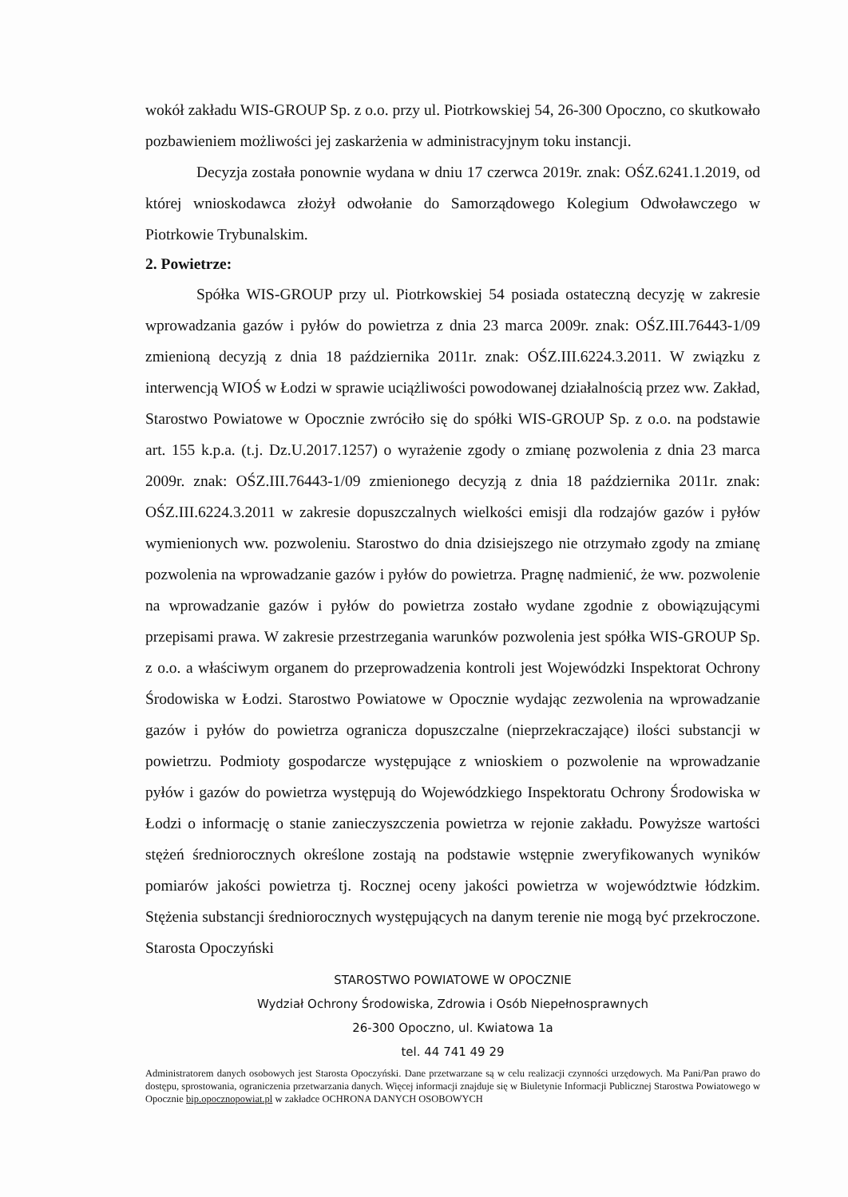wokół zakładu WIS-GROUP Sp. z o.o. przy ul. Piotrkowskiej 54, 26-300 Opoczno, co skutkowało pozbawieniem możliwości jej zaskarżenia w administracyjnym toku instancji.
Decyzja została ponownie wydana w dniu 17 czerwca 2019r. znak: OŚZ.6241.1.2019, od której wnioskodawca złożył odwołanie do Samorządowego Kolegium Odwoławczego w Piotrkowie Trybunalskim.
2. Powietrze:
Spółka WIS-GROUP przy ul. Piotrkowskiej 54 posiada ostateczną decyzję w zakresie wprowadzania gazów i pyłów do powietrza z dnia 23 marca 2009r. znak: OŚZ.III.76443-1/09 zmienioną decyzją z dnia 18 października 2011r. znak: OŚZ.III.6224.3.2011. W związku z interwencją WIOŚ w Łodzi w sprawie uciążliwości powodowanej działalnością przez ww. Zakład, Starostwo Powiatowe w Opocznie zwróciło się do spółki WIS-GROUP Sp. z o.o. na podstawie art. 155 k.p.a. (t.j. Dz.U.2017.1257) o wyrażenie zgody o zmianę pozwolenia z dnia 23 marca 2009r. znak: OŚZ.III.76443-1/09 zmienionego decyzją z dnia 18 października 2011r. znak: OŚZ.III.6224.3.2011 w zakresie dopuszczalnych wielkości emisji dla rodzajów gazów i pyłów wymienionych ww. pozwoleniu. Starostwo do dnia dzisiejszego nie otrzymało zgody na zmianę pozwolenia na wprowadzanie gazów i pyłów do powietrza. Pragnę nadmienić, że ww. pozwolenie na wprowadzanie gazów i pyłów do powietrza zostało wydane zgodnie z obowiązującymi przepisami prawa. W zakresie przestrzegania warunków pozwolenia jest spółka WIS-GROUP Sp. z o.o. a właściwym organem do przeprowadzenia kontroli jest Wojewódzki Inspektorat Ochrony Środowiska w Łodzi. Starostwo Powiatowe w Opocznie wydając zezwolenia na wprowadzanie gazów i pyłów do powietrza ogranicza dopuszczalne (nieprzekraczające) ilości substancji w powietrzu. Podmioty gospodarcze występujące z wnioskiem o pozwolenie na wprowadzanie pyłów i gazów do powietrza występują do Wojewódzkiego Inspektoratu Ochrony Środowiska w Łodzi o informację o stanie zanieczyszczenia powietrza w rejonie zakładu. Powyższe wartości stężeń średniorocznych określone zostają na podstawie wstępnie zweryfikowanych wyników pomiarów jakości powietrza tj. Rocznej oceny jakości powietrza w województwie łódzkim. Stężenia substancji średniorocznych występujących na danym terenie nie mogą być przekroczone. Starosta Opoczyński
STAROSTWO POWIATOWE W OPOCZNIE
Wydział Ochrony Środowiska, Zdrowia i Osób Niepełnosprawnych
26-300 Opoczno, ul. Kwiatowa 1a
tel. 44 741 49 29
Administratorem danych osobowych jest Starosta Opoczyński. Dane przetwarzane są w celu realizacji czynności urzędowych. Ma Pani/Pan prawo do dostępu, sprostowania, ograniczenia przetwarzania danych. Więcej informacji znajduje się w Biuletynie Informacji Publicznej Starostwa Powiatowego w Opocznie bip.opocznopowiat.pl w zakładce OCHRONA DANYCH OSOBOWYCH